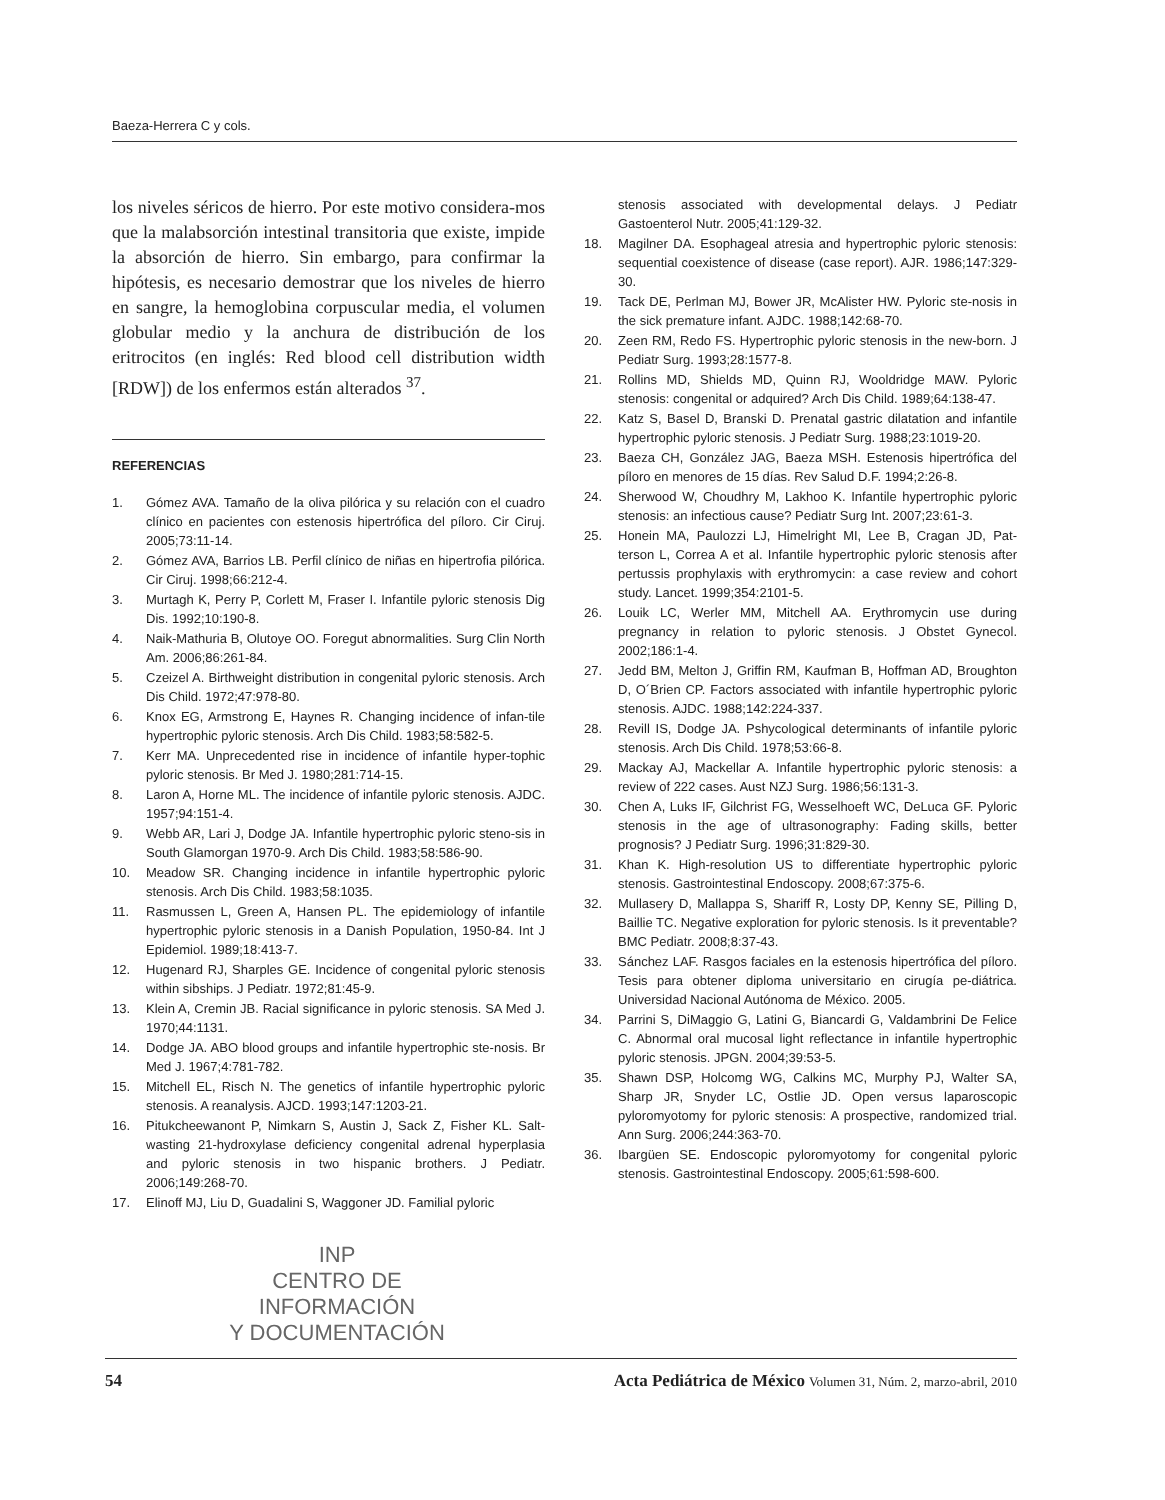Baeza-Herrera C y cols.
los niveles séricos de hierro. Por este motivo considera-mos que la malabsorción intestinal transitoria que existe, impide la absorción de hierro. Sin embargo, para confirmar la hipótesis, es necesario demostrar que los niveles de hierro en sangre, la hemoglobina corpuscular media, el volumen globular medio y la anchura de distribución de los eritrocitos (en inglés: Red blood cell distribution width [RDW]) de los enfermos están alterados <sup>37</sup>.
REFERENCIAS
1. Gómez AVA. Tamaño de la oliva pilórica y su relación con el cuadro clínico en pacientes con estenosis hipertrófica del píloro. Cir Ciruj. 2005;73:11-14.
2. Gómez AVA, Barrios LB. Perfil clínico de niñas en hipertrofia pilórica. Cir Ciruj. 1998;66:212-4.
3. Murtagh K, Perry P, Corlett M, Fraser I. Infantile pyloric stenosis Dig Dis. 1992;10:190-8.
4. Naik-Mathuria B, Olutoye OO. Foregut abnormalities. Surg Clin North Am. 2006;86:261-84.
5. Czeizel A. Birthweight distribution in congenital pyloric stenosis. Arch Dis Child. 1972;47:978-80.
6. Knox EG, Armstrong E, Haynes R. Changing incidence of infan-tile hypertrophic pyloric stenosis. Arch Dis Child. 1983;58:582-5.
7. Kerr MA. Unprecedented rise in incidence of infantile hyper-tophic pyloric stenosis. Br Med J. 1980;281:714-15.
8. Laron A, Horne ML. The incidence of infantile pyloric stenosis. AJDC. 1957;94:151-4.
9. Webb AR, Lari J, Dodge JA. Infantile hypertrophic pyloric steno-sis in South Glamorgan 1970-9. Arch Dis Child. 1983;58:586-90.
10. Meadow SR. Changing incidence in infantile hypertrophic pyloric stenosis. Arch Dis Child. 1983;58:1035.
11. Rasmussen L, Green A, Hansen PL. The epidemiology of infantile hypertrophic pyloric stenosis in a Danish Population, 1950-84. Int J Epidemiol. 1989;18:413-7.
12. Hugenard RJ, Sharples GE. Incidence of congenital pyloric stenosis within sibships. J Pediatr. 1972;81:45-9.
13. Klein A, Cremin JB. Racial significance in pyloric stenosis. SA Med J. 1970;44:1131.
14. Dodge JA. ABO blood groups and infantile hypertrophic ste-nosis. Br Med J. 1967;4:781-782.
15. Mitchell EL, Risch N. The genetics of infantile hypertrophic pyloric stenosis. A reanalysis. AJCD. 1993;147:1203-21.
16. Pitukcheewanont P, Nimkarn S, Austin J, Sack Z, Fisher KL. Salt-wasting 21-hydroxylase deficiency congenital adrenal hyperplasia and pyloric stenosis in two hispanic brothers. J Pediatr. 2006;149:268-70.
17. Elinoff MJ, Liu D, Guadalini S, Waggoner JD. Familial pyloric
INP
CENTRO DE INFORMACIÓN
Y DOCUMENTACIÓN
stenosis associated with developmental delays. J Pediatr Gastoenterol Nutr. 2005;41:129-32.
18. Magilner DA. Esophageal atresia and hypertrophic pyloric stenosis: sequential coexistence of disease (case report). AJR. 1986;147:329-30.
19. Tack DE, Perlman MJ, Bower JR, McAlister HW. Pyloric ste-nosis in the sick premature infant. AJDC. 1988;142:68-70.
20. Zeen RM, Redo FS. Hypertrophic pyloric stenosis in the new-born. J Pediatr Surg. 1993;28:1577-8.
21. Rollins MD, Shields MD, Quinn RJ, Wooldridge MAW. Pyloric stenosis: congenital or adquired? Arch Dis Child. 1989;64:138-47.
22. Katz S, Basel D, Branski D. Prenatal gastric dilatation and infantile hypertrophic pyloric stenosis. J Pediatr Surg. 1988;23:1019-20.
23. Baeza CH, González JAG, Baeza MSH. Estenosis hipertrófica del píloro en menores de 15 días. Rev Salud D.F. 1994;2:26-8.
24. Sherwood W, Choudhry M, Lakhoo K. Infantile hypertrophic pyloric stenosis: an infectious cause? Pediatr Surg Int. 2007;23:61-3.
25. Honein MA, Paulozzi LJ, Himelright MI, Lee B, Cragan JD, Pat-terson L, Correa A et al. Infantile hypertrophic pyloric stenosis after pertussis prophylaxis with erythromycin: a case review and cohort study. Lancet. 1999;354:2101-5.
26. Louik LC, Werler MM, Mitchell AA. Erythromycin use during pregnancy in relation to pyloric stenosis. J Obstet Gynecol. 2002;186:1-4.
27. Jedd BM, Melton J, Griffin RM, Kaufman B, Hoffman AD, Broughton D, O´Brien CP. Factors associated with infantile hypertrophic pyloric stenosis. AJDC. 1988;142:224-337.
28. Revill IS, Dodge JA. Pshycological determinants of infantile pyloric stenosis. Arch Dis Child. 1978;53:66-8.
29. Mackay AJ, Mackellar A. Infantile hypertrophic pyloric stenosis: a review of 222 cases. Aust NZJ Surg. 1986;56:131-3.
30. Chen A, Luks IF, Gilchrist FG, Wesselhoeft WC, DeLuca GF. Pyloric stenosis in the age of ultrasonography: Fading skills, better prognosis? J Pediatr Surg. 1996;31:829-30.
31. Khan K. High-resolution US to differentiate hypertrophic pyloric stenosis. Gastrointestinal Endoscopy. 2008;67:375-6.
32. Mullasery D, Mallappa S, Shariff R, Losty DP, Kenny SE, Pilling D, Baillie TC. Negative exploration for pyloric stenosis. Is it preventable? BMC Pediatr. 2008;8:37-43.
33. Sánchez LAF. Rasgos faciales en la estenosis hipertrófica del píloro. Tesis para obtener diploma universitario en cirugía pe-diátrica. Universidad Nacional Autónoma de México. 2005.
34. Parrini S, DiMaggio G, Latini G, Biancardi G, Valdambrini De Felice C. Abnormal oral mucosal light reflectance in infantile hypertrophic pyloric stenosis. JPGN. 2004;39:53-5.
35. Shawn DSP, Holcomg WG, Calkins MC, Murphy PJ, Walter SA, Sharp JR, Snyder LC, Ostlie JD. Open versus laparoscopic pyloromyotomy for pyloric stenosis: A prospective, randomized trial. Ann Surg. 2006;244:363-70.
36. Ibargüen SE. Endoscopic pyloromyotomy for congenital pyloric stenosis. Gastrointestinal Endoscopy. 2005;61:598-600.
54 Acta Pediátrica de México Volumen 31, Núm. 2, marzo-abril, 2010